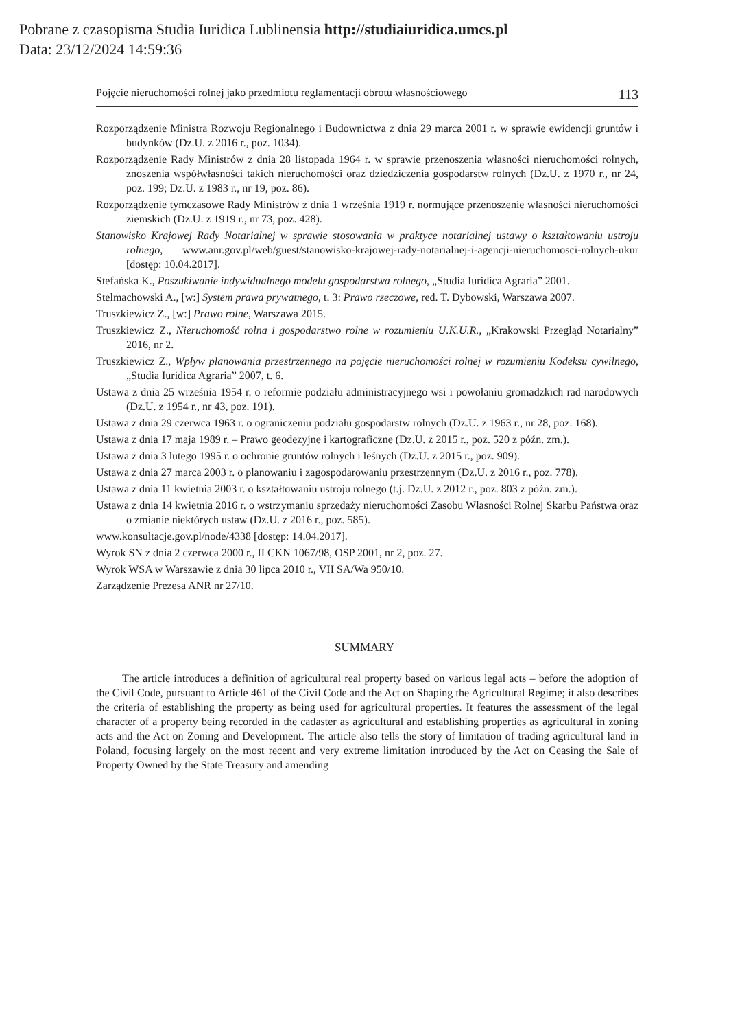Pobrane z czasopisma Studia Iuridica Lublinensia http://studiaiuridica.umcs.pl
Data: 23/12/2024 14:59:36
Pojęcie nieruchomości rolnej jako przedmiotu reglamentacji obrotu własnościowego 113
Rozporządzenie Ministra Rozwoju Regionalnego i Budownictwa z dnia 29 marca 2001 r. w sprawie ewidencji gruntów i budynków (Dz.U. z 2016 r., poz. 1034).
Rozporządzenie Rady Ministrów z dnia 28 listopada 1964 r. w sprawie przenoszenia własności nieruchomości rolnych, znoszenia współwłasności takich nieruchomości oraz dziedziczenia gospodarstw rolnych (Dz.U. z 1970 r., nr 24, poz. 199; Dz.U. z 1983 r., nr 19, poz. 86).
Rozporządzenie tymczasowe Rady Ministrów z dnia 1 września 1919 r. normujące przenoszenie własności nieruchomości ziemskich (Dz.U. z 1919 r., nr 73, poz. 428).
Stanowisko Krajowej Rady Notarialnej w sprawie stosowania w praktyce notarialnej ustawy o kształtowaniu ustroju rolnego, www.anr.gov.pl/web/guest/stanowisko-krajowej-rady-notarialnej-i-agencji-nieruchomosci-rolnych-ukur [dostęp: 10.04.2017].
Stefańska K., Poszukiwanie indywidualnego modelu gospodarstwa rolnego, „Studia Iuridica Agraria” 2001.
Stelmachowski A., [w:] System prawa prywatnego, t. 3: Prawo rzeczowe, red. T. Dybowski, Warszawa 2007.
Truszkiewicz Z., [w:] Prawo rolne, Warszawa 2015.
Truszkiewicz Z., Nieruchomość rolna i gospodarstwo rolne w rozumieniu U.K.U.R., „Krakowski Przegląd Notarialny” 2016, nr 2.
Truszkiewicz Z., Wpływ planowania przestrzennego na pojęcie nieruchomości rolnej w rozumieniu Kodeksu cywilnego, „Studia Iuridica Agraria” 2007, t. 6.
Ustawa z dnia 25 września 1954 r. o reformie podziału administracyjnego wsi i powołaniu gromadzkich rad narodowych (Dz.U. z 1954 r., nr 43, poz. 191).
Ustawa z dnia 29 czerwca 1963 r. o ograniczeniu podziału gospodarstw rolnych (Dz.U. z 1963 r., nr 28, poz. 168).
Ustawa z dnia 17 maja 1989 r. – Prawo geodezyjne i kartograficzne (Dz.U. z 2015 r., poz. 520 z późn. zm.).
Ustawa z dnia 3 lutego 1995 r. o ochronie gruntów rolnych i leśnych (Dz.U. z 2015 r., poz. 909).
Ustawa z dnia 27 marca 2003 r. o planowaniu i zagospodarowaniu przestrzennym (Dz.U. z 2016 r., poz. 778).
Ustawa z dnia 11 kwietnia 2003 r. o kształtowaniu ustroju rolnego (t.j. Dz.U. z 2012 r., poz. 803 z późn. zm.).
Ustawa z dnia 14 kwietnia 2016 r. o wstrzymaniu sprzedaży nieruchomości Zasobu Własności Rolnej Skarbu Państwa oraz o zmianie niektórych ustaw (Dz.U. z 2016 r., poz. 585).
www.konsultacje.gov.pl/node/4338 [dostęp: 14.04.2017].
Wyrok SN z dnia 2 czerwca 2000 r., II CKN 1067/98, OSP 2001, nr 2, poz. 27.
Wyrok WSA w Warszawie z dnia 30 lipca 2010 r., VII SA/Wa 950/10.
Zarządzenie Prezesa ANR nr 27/10.
SUMMARY
The article introduces a definition of agricultural real property based on various legal acts – before the adoption of the Civil Code, pursuant to Article 461 of the Civil Code and the Act on Shaping the Agricultural Regime; it also describes the criteria of establishing the property as being used for agricultural properties. It features the assessment of the legal character of a property being recorded in the cadaster as agricultural and establishing properties as agricultural in zoning acts and the Act on Zoning and Development. The article also tells the story of limitation of trading agricultural land in Poland, focusing largely on the most recent and very extreme limitation introduced by the Act on Ceasing the Sale of Property Owned by the State Treasury and amending